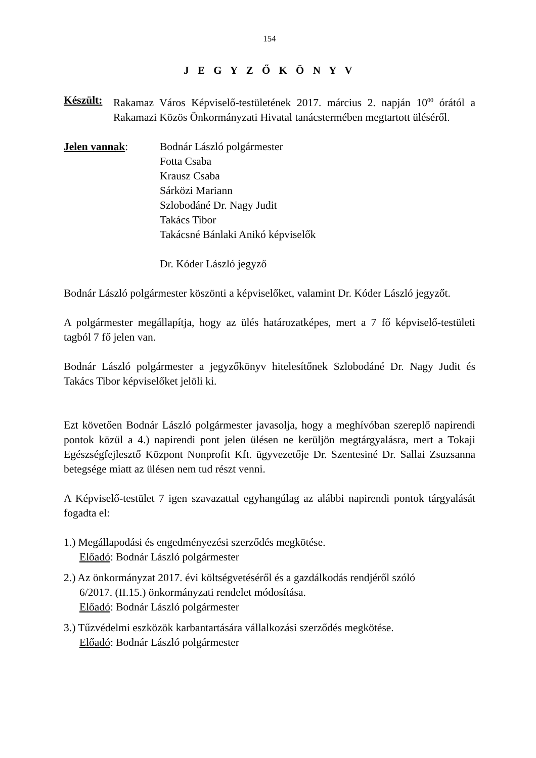154
J E G Y Z Ő K Ö N Y V
Készült:
Rakamaz Város Képviselő-testületének 2017. március 2. napján 10<sup>00</sup> órától a Rakamazi Közös Önkormányzati Hivatal tanácstermében megtartott üléséről.
Jelen vannak: Bodnár László polgármester
Fotta Csaba
Krausz Csaba
Sárközi Mariann
Szlobodáné Dr. Nagy Judit
Takács Tibor
Takácsné Bánlaki Anikó képviselők
Dr. Kóder László jegyző
Bodnár László polgármester köszönti a képviselőket, valamint Dr. Kóder László jegyzőt.
A polgármester megállapítja, hogy az ülés határozatképes, mert a 7 fő képviselő-testületi tagból 7 fő jelen van.
Bodnár László polgármester a jegyzőkönyv hitelesítőnek Szlobodáné Dr. Nagy Judit és Takács Tibor képviselőket jelöli ki.
Ezt követően Bodnár László polgármester javasolja, hogy a meghívóban szereplő napirendi pontok közül a 4.) napirendi pont jelen ülésen ne kerüljön megtárgyalásra, mert a Tokaji Egészségfejlesztő Központ Nonprofit Kft. ügyvezetője Dr. Szentesiné Dr. Sallai Zsuzsanna betegsége miatt az ülésen nem tud részt venni.
A Képviselő-testület 7 igen szavazattal egyhangúlag az alábbi napirendi pontok tárgyalását fogadta el:
1.) Megállapodási és engedményezési szerződés megkötése.
Előadó: Bodnár László polgármester
2.) Az önkormányzat 2017. évi költségvetéséről és a gazdálkodás rendjéről szóló
6/2017. (II.15.) önkormányzati rendelet módosítása.
Előadó: Bodnár László polgármester
3.) Tűzvédelmi eszközök karbantartására vállalkozási szerződés megkötése.
Előadó: Bodnár László polgármester